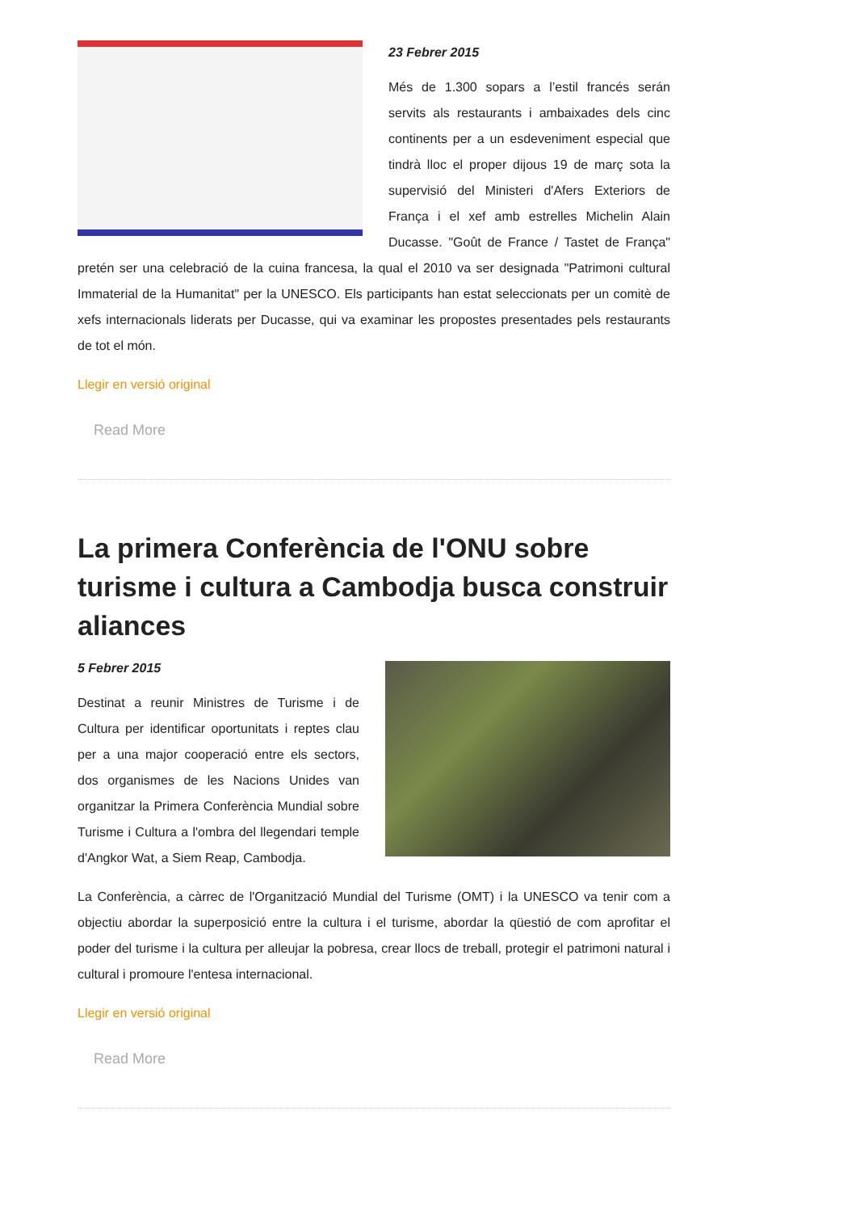23 Febrer 2015
Més de 1.300 sopars a l’estil francés serán servits als restaurants i ambaixades dels cinc continents per a un esdeveniment especial que tindrà lloc el proper dijous 19 de març sota la supervisió del Ministeri d'Afers Exteriors de França i el xef amb estrelles Michelin Alain Ducasse. "Goût de France / Tastet de França" pretén ser una celebració de la cuina francesa, la qual el 2010 va ser designada "Patrimoni cultural Immaterial de la Humanitat" per la UNESCO. Els participants han estat seleccionats per un comitè de xefs internacionals liderats per Ducasse, qui va examinar les propostes presentades pels restaurants de tot el món.
Llegir en versió original
Read More
La primera Conferència de l'ONU sobre turisme i cultura a Cambodja busca construir aliances
5 Febrer 2015
Destinat a reunir Ministres de Turisme i de Cultura per identificar oportunitats i reptes clau per a una major cooperació entre els sectors, dos organismes de les Nacions Unides van organitzar la Primera Conferència Mundial sobre Turisme i Cultura a l'ombra del llegendari temple d'Angkor Wat, a Siem Reap, Cambodja.
La Conferència, a càrrec de l'Organització Mundial del Turisme (OMT) i la UNESCO va tenir com a objectiu abordar la superposició entre la cultura i el turisme, abordar la qüestió de com aprofitar el poder del turisme i la cultura per alleujar la pobresa, crear llocs de treball, protegir el patrimoni natural i cultural i promoure l'entesa internacional.
Llegir en versió original
Read More